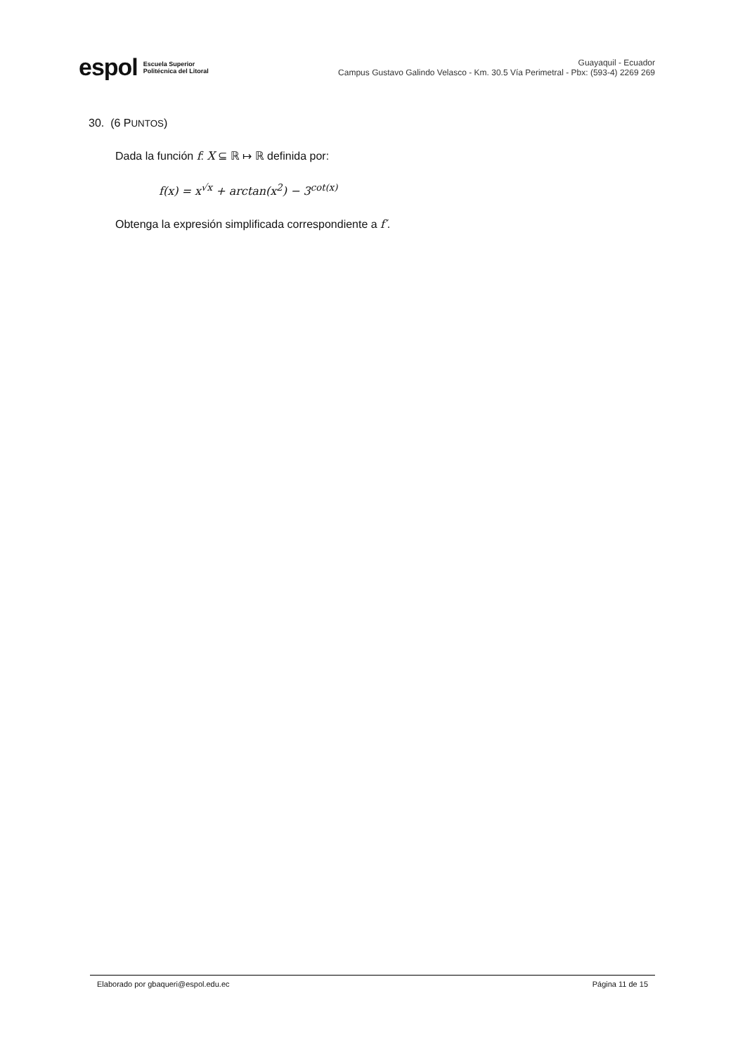espol Escuela Superior
Politécnica del Litoral
Guayaquil - Ecuador
Campus Gustavo Galindo Velasco - Km. 30.5 Vía Perimetral - Pbx: (593-4) 2269 269
30. (6 PUNTOS)
Dada la función f: X ⊆ ℝ ↦ ℝ definida por:
f(x) = x<sup>√x</sup> + arctan(x<sup>2</sup>) − 3<sup>cot(x)</sup>
Obtenga la expresión simplificada correspondiente a f′.
Elaborado por gbaqueri@espol.edu.ec Página 11 de 15